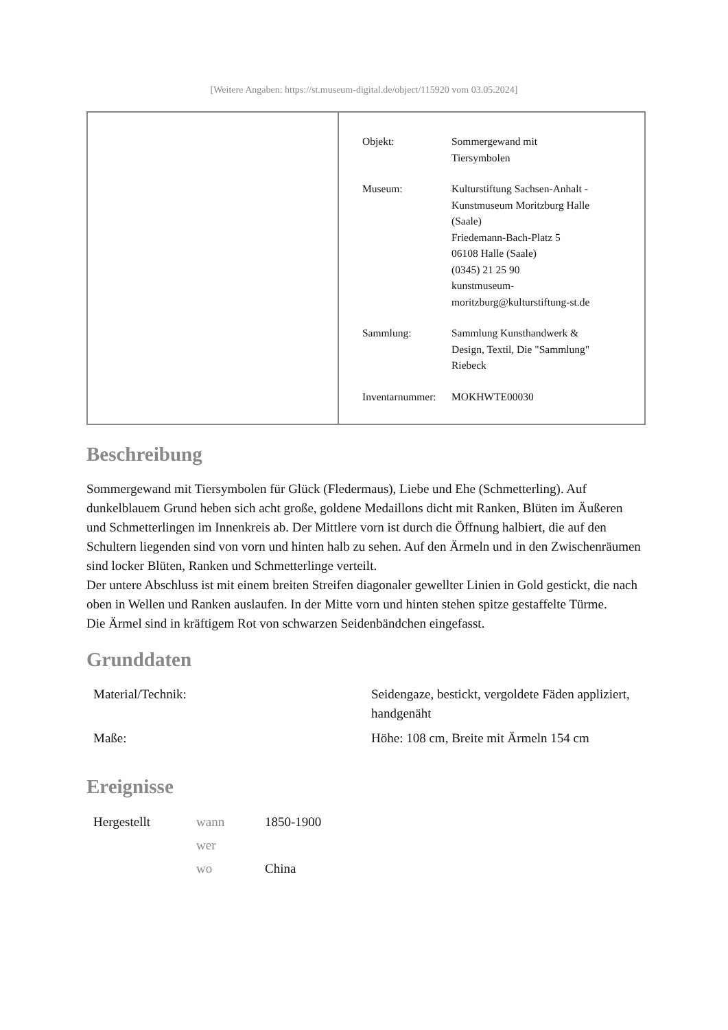[Weitere Angaben: https://st.museum-digital.de/object/115920 vom 03.05.2024]
| Objekt: | Sommergewand mit Tiersymbolen |
| Museum: | Kulturstiftung Sachsen-Anhalt - Kunstmuseum Moritzburg Halle (Saale) Friedemann-Bach-Platz 5 06108 Halle (Saale) (0345) 21 25 90 kunstmuseum- moritzburg@kulturstiftung-st.de |
| Sammlung: | Sammlung Kunsthandwerk & Design, Textil, Die "Sammlung" Riebeck |
| Inventarnummer: | MOKHWTE00030 |
Beschreibung
Sommergewand mit Tiersymbolen für Glück (Fledermaus), Liebe und Ehe (Schmetterling). Auf dunkelblauem Grund heben sich acht große, goldene Medaillons dicht mit Ranken, Blüten im Äußeren und Schmetterlingen im Innenkreis ab. Der Mittlere vorn ist durch die Öffnung halbiert, die auf den Schultern liegenden sind von vorn und hinten halb zu sehen. Auf den Ärmeln und in den Zwischenräumen sind locker Blüten, Ranken und Schmetterlinge verteilt.
Der untere Abschluss ist mit einem breiten Streifen diagonaler gewellter Linien in Gold gestickt, die nach oben in Wellen und Ranken auslaufen. In der Mitte vorn und hinten stehen spitze gestaffelte Türme.
Die Ärmel sind in kräftigem Rot von schwarzen Seidenbändchen eingefasst.
Grunddaten
| Material/Technik: | Seidengaze, bestickt, vergoldete Fäden appliziert, handgenäht |
| Maße: | Höhe: 108 cm, Breite mit Ärmeln 154 cm |
Ereignisse
| Hergestellt | wann | 1850-1900 |
| | wer | |
| | wo | China |